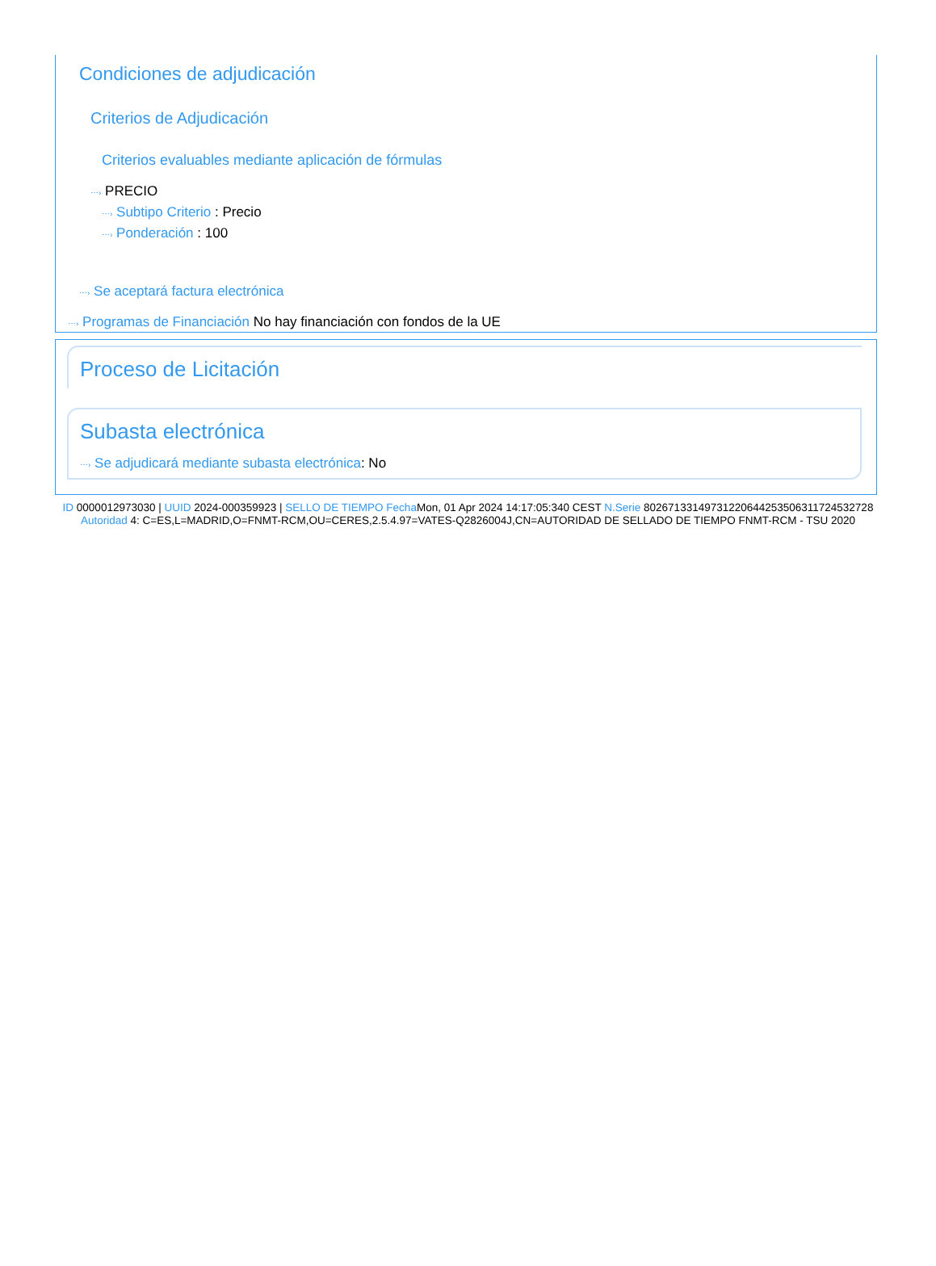Condiciones de adjudicación
Criterios de Adjudicación
Criterios evaluables mediante aplicación de fórmulas
⋯› PRECIO
⋯› Subtipo Criterio : Precio
⋯› Ponderación : 100
⋯› Se aceptará factura electrónica
⋯› Programas de Financiación No hay financiación con fondos de la UE
Proceso de Licitación
Subasta electrónica
⋯› Se adjudicará mediante subasta electrónica: No
ID 0000012973030 | UUID 2024-000359923 | SELLO DE TIEMPO Fecha Mon, 01 Apr 2024 14:17:05:340 CEST N.Serie 80267133149731220644253506311724532728 Autoridad 4: C=ES,L=MADRID,O=FNMT-RCM,OU=CERES,2.5.4.97=VATES-Q2826004J,CN=AUTORIDAD DE SELLADO DE TIEMPO FNMT-RCM - TSU 2020